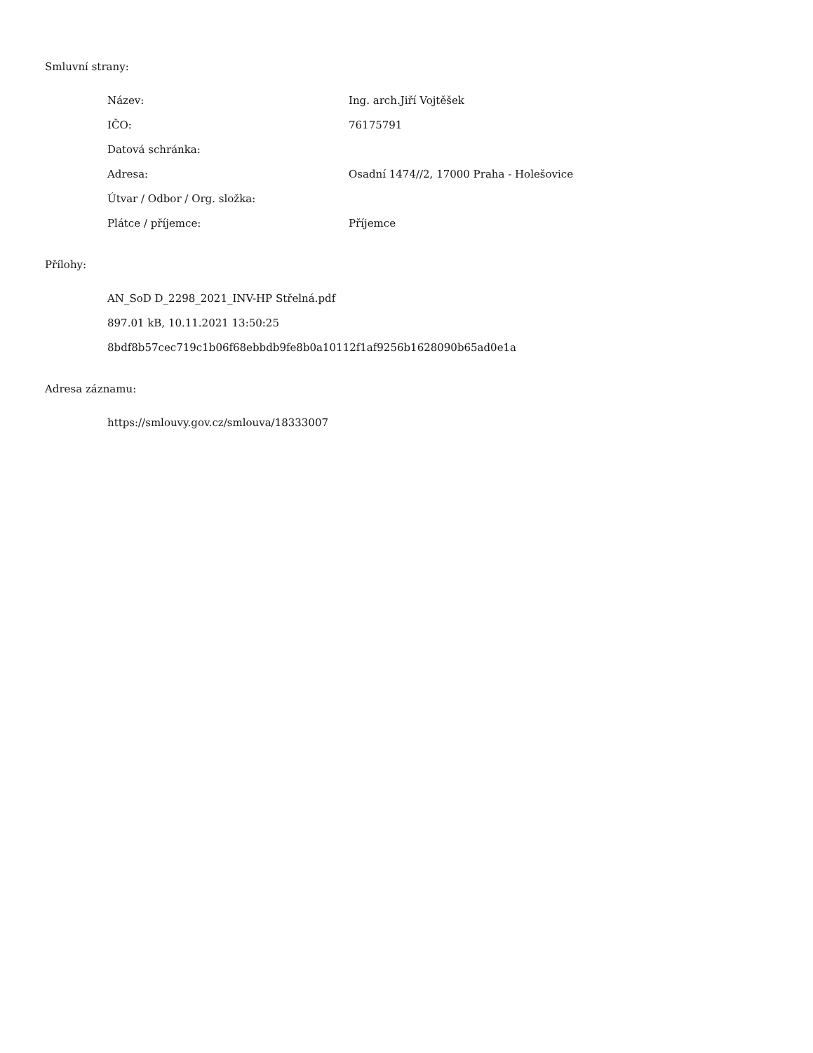Smluvní strany:
| Název: | Ing. arch.Jiří Vojtěšek |
| IČO: | 76175791 |
| Datová schránka: | |
| Adresa: | Osadní 1474//2, 17000 Praha - Holešovice |
| Útvar / Odbor / Org. složka: | |
| Plátce / příjemce: | Příjemce |
Přílohy:
AN_SoD D_2298_2021_INV-HP Střelná.pdf
897.01 kB, 10.11.2021 13:50:25
8bdf8b57cec719c1b06f68ebbdb9fe8b0a10112f1af9256b1628090b65ad0e1a
Adresa záznamu:
https://smlouvy.gov.cz/smlouva/18333007